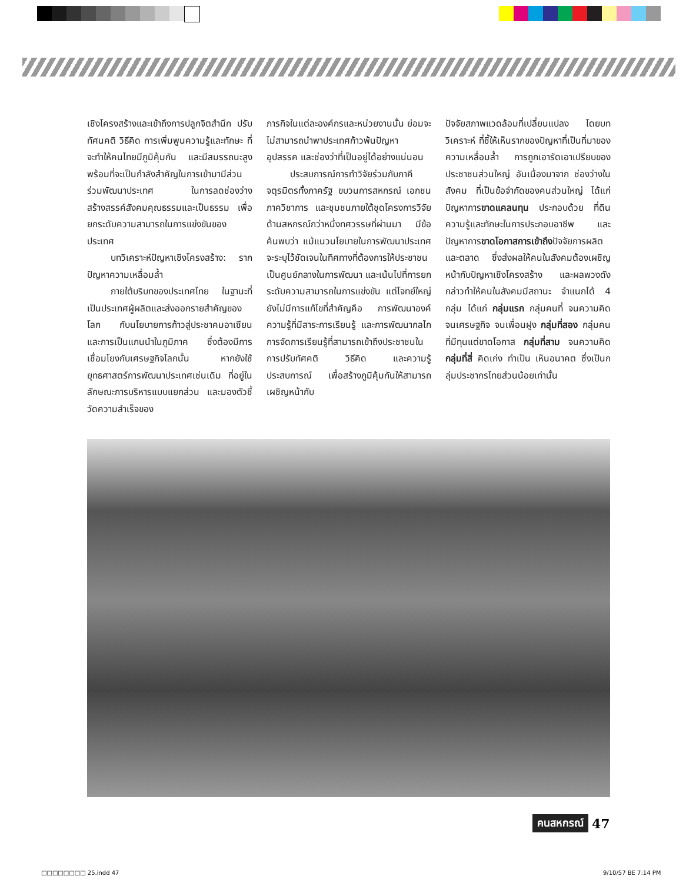เชิงโครงสร้างและเข้าถึงการปลูกจิตสำนึก ปรับทัศนคติ วิธีคิด การเพิ่มพูนความรู้และทักษะ ที่จะทำให้คนไทยมีภูมิคุ้มกัน และมีสมรรถนะสูง พร้อมที่จะเป็นกำลังสำคัญในการเข้ามามีส่วนร่วมพัฒนาประเทศ ในการลดช่องว่าง สร้างสรรค์สังคมคุณธรรมและเป็นธรรม เพื่อยกระดับความสามารถในการแข่งขันของประเทศ
บทวิเคราะห์ปัญหาเชิงโครงสร้าง: รากปัญหาความเหลื่อมล้ำ
ภายใต้บริบทของประเทศไทย ในฐานะที่เป็นประเทศผู้ผลิตและส่งออกรายสำคัญของโลก กับนโยบายการก้าวสู่ประชาคมอาเซียน และการเป็นแกนนำในภูมิภาค ซึ่งต้องมีการเชื่อมโยงกับเศรษฐกิจโลกนั้น หากยังใช้ยุทธศาสตร์การพัฒนาประเทศเช่นเดิม ที่อยู่ในลักษณะการบริหารแบบแยกส่วน และมองตัวชี้วัดความสำเร็จของ
ภารกิจในแต่ละองค์กรและหน่วยงานนั้น ย่อมจะไม่สามารถนำพาประเทศก้าวพ้นปัญหา อุปสรรค และช่องว่าที่เป็นอยู่ได้อย่างแน่นอน
ประสบการณ์การทำวิจัยร่วมกับภาคีจตุรมิตรทั้งภาครัฐ ขบวนการสหกรณ์ เอกชน ภาควิชาการ และชุมชนภายใต้ชุดโครงการวิจัยด้านสหกรณ์กว่าหนึ่งทศวรรษที่ผ่านมา มีข้อค้นพบว่า แม้แนวนโยบายในการพัฒนาประเทศจะระบุไว้ชัดเจนในทิศทางที่ต้องการให้ประชาชนเป็นศูนย์กลางในการพัฒนา และเน้นไปที่การยกระดับความสามารถในการแข่งขัน แต่โจทย์ใหญ่ยังไม่มีการแก้ไขที่สำคัญคือ การพัฒนาองค์ความรู้ที่มีสาระการเรียนรู้ และการพัฒนากลไกการจัดการเรียนรู้ที่สามารถเข้าถึงประชาชนในการปรับทัศคติ วิธีคิด และความรู้ ประสบการณ์ เพื่อสร้างภูมิคุ้มกันให้สามารถเผชิญหน้ากับ
ปัจจัยสภาพแวดล้อมที่เปลี่ยนแปลง โดยบทวิเคราะห์ ที่ชี้ให้เห็นรากของปัญหาที่เป็นที่มาของความเหลื่อมล้ำ การถูกเอารัดเอาเปรียบของประชาชนส่วนใหญ่ อันเนื่องมาจาก ช่องว่างในสังคม ที่เป็นข้อจำกัดของคนส่วนใหญ่ ได้แก่ ปัญหาการขาดแคลนทุน ประกอบด้วย ที่ดิน ความรู้และทักษะในการประกอบอาชีพ และปัญหาการขาดโอกาสการเข้าถึงปัจจัยการผลิตและตลาด ซึ่งส่งผลให้คนในสังคมต้องเผชิญหน้ากับปัญหาเชิงโครงสร้าง และผลพวงดังกล่าวทำให้คนในสังคมมีสถานะ จำแนกได้ 4 กลุ่ม ได้แก่ กลุ่มแรก กลุ่มคนที่ จนความคิด จนเศรษฐกิจ จนเพื่อนฝูง กลุ่มที่สอง กลุ่มคนที่มีทุนแต่ขาดโอกาส กลุ่มที่สาม จนความคิด กลุ่มที่สี่ คิดเก่ง ทำเป็น เห็นอนาคต ซึ่งเป็นกลุ่มประชากรไทยส่วนน้อยเท่านั้น
คนสหกรณ์ 47
□□□□□□□□ 25.indd 47 9/10/57 BE 7:14 PM